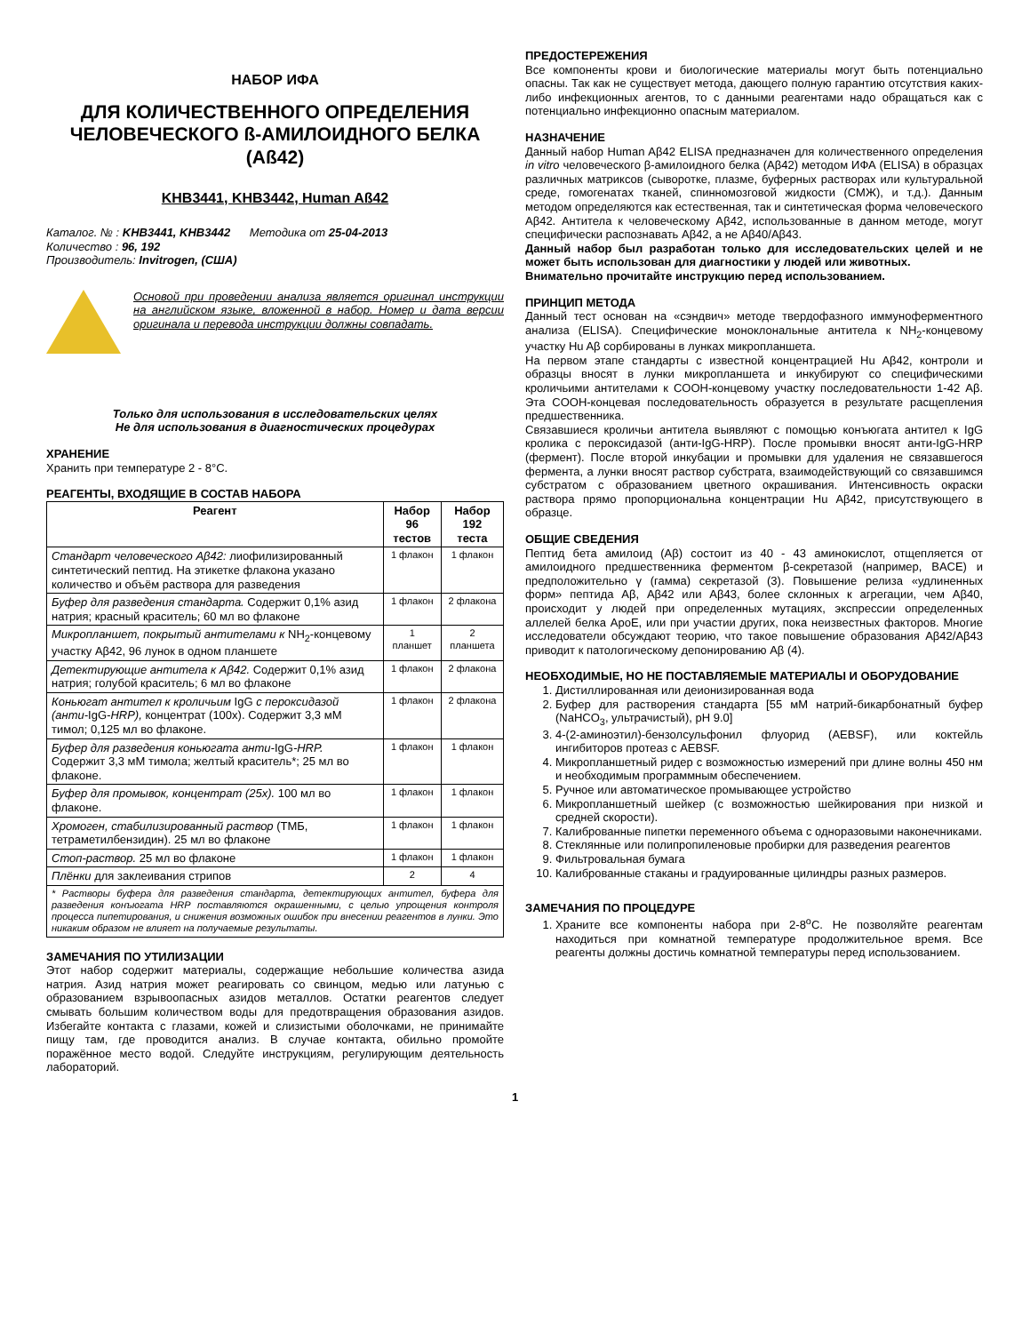НАБОР ИФА
ДЛЯ КОЛИЧЕСТВЕННОГО ОПРЕДЕЛЕНИЯ ЧЕЛОВЕЧЕСКОГО ß-АМИЛОИДНОГО БЕЛКА (Aß42)
KHB3441, KHB3442, Human Aß42
Каталог. № : KHB3441, KHB3442 Методика от 25-04-2013
Количество : 96, 192
Производитель: Invitrogen, (США)
Основой при проведении анализа является оригинал инструкции на английском языке, вложенной в набор. Номер и дата версии оригинала и перевода инструкции должны совпадать.
Только для использования в исследовательских целях
Не для использования в диагностических процедурах
ХРАНЕНИЕ
Хранить при температуре 2 - 8°C.
РЕАГЕНТЫ, ВХОДЯЩИЕ В СОСТАВ НАБОРА
| Реагент | Набор 96 тестов | Набор 192 теста |
| --- | --- | --- |
| Стандарт человеческого Aβ42: лиофилизированный синтетический пептид. На этикетке флакона указано количество и объём раствора для разведения | 1 флакон | 1 флакон |
| Буфер для разведения стандарта. Содержит 0,1% азид натрия; красный краситель; 60 мл во флаконе | 1 флакон | 2 флакона |
| Микропланшет, покрытый антителами к NH<sub>2</sub>-концевому участку Aβ42, 96 лунок в одном планшете | 1 планшет | 2 планшета |
| Детектирующие антитела к Aβ42. Содержит 0,1% азид натрия; голубой краситель; 6 мл во флаконе | 1 флакон | 2 флакона |
| Коньюгат антител к кроличьим IgG с пероксидазой (анти- IgG -HRP), концентрат (100x). Содержит 3,3 мМ тимол; 0,125 мл во флаконе. | 1 флакон | 2 флакона |
| Буфер для разведения коньюгата анти- IgG -HRP. Содержит 3,3 мМ тимола; желтый краситель*; 25 мл во флаконе. | 1 флакон | 1 флакон |
| Буфер для промывок, концентрат (25x). 100 мл во флаконе. | 1 флакон | 1 флакон |
| Хромоген, стабилизированный раствор (ТМБ, тетраметилбензидин). 25 мл во флаконе | 1 флакон | 1 флакон |
| Стоп-раствор. 25 мл во флаконе | 1 флакон | 1 флакон |
| Плёнки для заклеивания стрипов | 2 | 4 |
| * Растворы буфера для разведения стандарта, детектирующих антител, буфера для разведения конъюгата HRP поставляются окрашенными, с целью упрощения контроля процесса пипетирования, и снижения возможных ошибок при внесении реагентов в лунки. Это никаким образом не влияет на получаемые результаты. | | |
ЗАМЕЧАНИЯ ПО УТИЛИЗАЦИИ
Этот набор содержит материалы, содержащие небольшие количества азида натрия. Азид натрия может реагировать со свинцом, медью или латунью с образованием взрывоопасных азидов металлов. Остатки реагентов следует смывать большим количеством воды для предотвращения образования азидов. Избегайте контакта с глазами, кожей и слизистыми оболочками, не принимайте пищу там, где проводится анализ. В случае контакта, обильно промойте поражённое место водой. Следуйте инструкциям, регулирующим деятельность лабораторий.
ПРЕДОСТЕРЕЖЕНИЯ
Все компоненты крови и биологические материалы могут быть потенциально опасны. Так как не существует метода, дающего полную гарантию отсутствия каких-либо инфекционных агентов, то с данными реагентами надо обращаться как с потенциально инфекционно опасным материалом.
НАЗНАЧЕНИЕ
Данный набор Human Aβ42 ELISA предназначен для количественного определения in vitro человеческого β-амилоидного белка (Aβ42) методом ИФА (ELISA) в образцах различных матриксов (сыворотке, плазме, буферных растворах или культуральной среде, гомогенатах тканей, спинномозговой жидкости (СМЖ), и т.д.). Данным методом определяются как естественная, так и синтетическая форма человеческого Aβ42. Антитела к человеческому Aβ42, использованные в данном методе, могут специфически распознавать Aβ42, а не Aβ40/Aβ43.
Данный набор был разработан только для исследовательских целей и не может быть использован для диагностики у людей или животных.
Внимательно прочитайте инструкцию перед использованием.
ПРИНЦИП МЕТОДА
Данный тест основан на «сэндвич» методе твердофазного иммуноферментного анализа (ELISA). Специфические моноклональные антитела к NH<sub>2</sub>-концевому участку Hu Aβ сорбированы в лунках микропланшета.
На первом этапе стандарты с известной концентрацией Hu Aβ42, контроли и образцы вносят в лунки микропланшета и инкубируют со специфическими кроличьими антителами к COOH-концевому участку последовательности 1-42 Aβ. Эта COOH-концевая последовательность образуется в результате расщепления предшественника.
Связавшиеся кроличьи антитела выявляют с помощью конъюгата антител к IgG кролика с пероксидазой (анти-IgG-HRP). После промывки вносят анти-IgG-HRP (фермент). После второй инкубации и промывки для удаления не связавшегося фермента, а лунки вносят раствор субстрата, взаимодействующий со связавшимся субстратом с образованием цветного окрашивания. Интенсивность окраски раствора прямо пропорциональна концентрации Hu Aβ42, присутствующего в образце.
ОБЩИЕ СВЕДЕНИЯ
Пептид бета амилоид (Aβ) состоит из 40 - 43 аминокислот, отщепляется от амилоидного предшественника ферментом β-секретазой (например, BACE) и предположительно γ (гамма) секретазой (3). Повышение релиза «удлиненных форм» пептида Aβ, Aβ42 или Aβ43, более склонных к агрегации, чем Aβ40, происходит у людей при определенных мутациях, экспрессии определенных аллелей белка ApoE, или при участии других, пока неизвестных факторов. Многие исследователи обсуждают теорию, что такое повышение образования Aβ42/Aβ43 приводит к патологическому депонированию Aβ (4).
НЕОБХОДИМЫЕ, НО НЕ ПОСТАВЛЯЕМЫЕ МАТЕРИАЛЫ И ОБОРУДОВАНИЕ
1. Дистиллированная или деионизированная вода
2. Буфер для растворения стандарта [55 мМ натрий-бикарбонатный буфер (NaHCO<sub>3</sub>, ультрачистый), pH 9.0]
3. 4-(2-аминоэтил)-бензолсульфонил флуорид (AEBSF), или коктейль ингибиторов протеаз с AEBSF.
4. Микропланшетный ридер с возможностью измерений при длине волны 450 нм и необходимым программным обеспечением.
5. Ручное или автоматическое промывающее устройство
6. Микропланшетный шейкер (с возможностью шейкирования при низкой и средней скорости).
7. Калиброванные пипетки переменного объема с одноразовыми наконечниками.
8. Стеклянные или полипропиленовые пробирки для разведения реагентов
9. Фильтровальная бумага
10. Калиброванные стаканы и градуированные цилиндры разных размеров.
ЗАМЕЧАНИЯ ПО ПРОЦЕДУРЕ
1. Храните все компоненты набора при 2-8<sup>o</sup>C. Не позволяйте реагентам находиться при комнатной температуре продолжительное время. Все реагенты должны достичь комнатной температуры перед использованием.
1